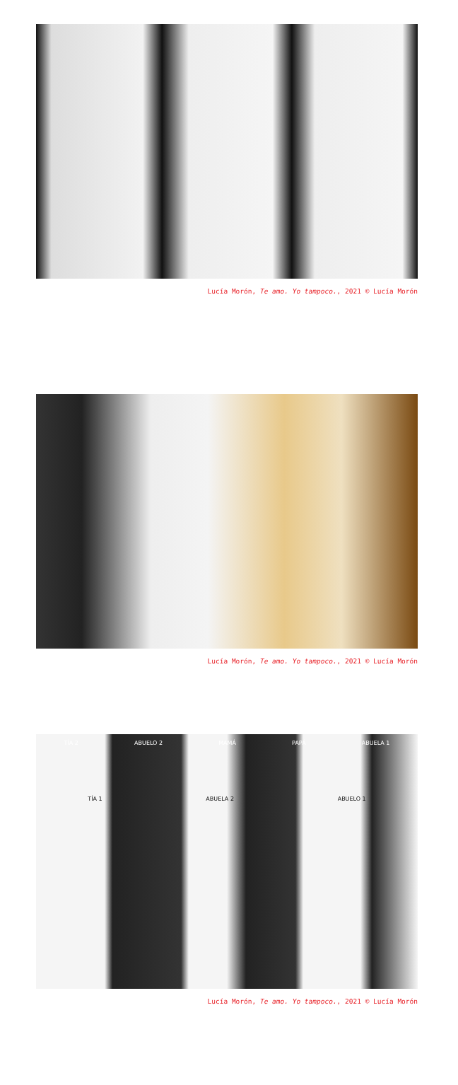Lucía Morón, Te amo. Yo tampoco., 2021 © Lucía Morón
Lucía Morón, Te amo. Yo tampoco., 2021 © Lucía Morón
TÍA 2 ABUELO 2 MAMÁ PAPÁ ABUELA 1
TÍA 1 ABUELA 2 ABUELO 1
Lucía Morón, Te amo. Yo tampoco., 2021 © Lucía Morón